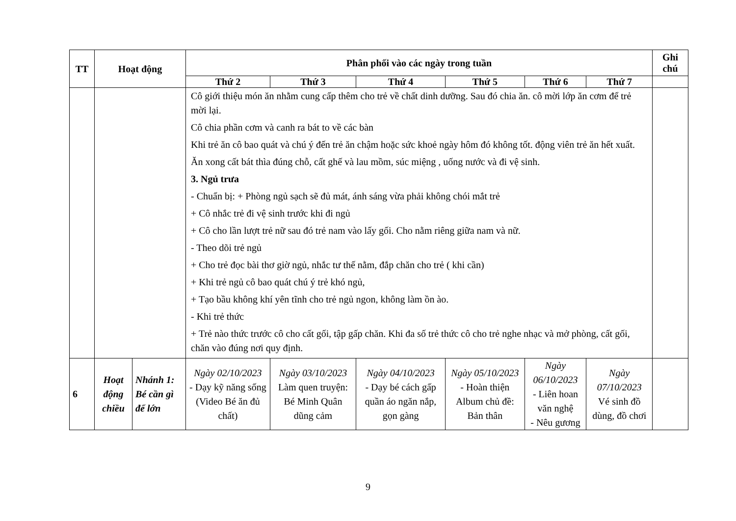| TT | Hoạt động | | Phân phối vào các ngày trong tuần | | | | | | Ghi chú |
| --- | --- | --- | --- | --- | --- | --- | --- | --- | --- |
| | | | Thứ 2 | Thứ 3 | Thứ 4 | Thứ 5 | Thứ 6 | Thứ 7 | |
| | | | Cô giới thiệu món ăn nhằm cung cấp thêm cho trẻ về chất dinh dưỡng. Sau đó chia ăn. cô mời lớp ăn cơm để trẻ mời lại. Cô chia phần cơm và canh ra bát to về các bàn Khi trẻ ăn cô bao quát và chú ý đến trẻ ăn chậm hoặc sức khoẻ ngày hôm đó không tốt. động viên trẻ ăn hết xuất. Ăn xong cất bát thìa đúng chỗ, cất ghế và lau mồm, súc miệng , uống nước và đi vệ sinh. 3. Ngủ trưa - Chuẩn bị: + Phòng ngủ sạch sẽ đủ mát, ánh sáng vừa phải không chói mắt trẻ + Cô nhắc trẻ đi vệ sinh trước khi đi ngủ + Cô cho lần lượt trẻ nữ sau đó trẻ nam vào lấy gối. Cho nằm riêng giữa nam và nữ. - Theo dõi trẻ ngủ + Cho trẻ đọc bài thơ giờ ngủ, nhắc tư thế nằm, đắp chăn cho trẻ ( khi cần) + Khi trẻ ngủ cô bao quát chú ý trẻ khó ngủ, + Tạo bầu không khí yên tĩnh cho trẻ ngủ ngon, không làm ồn ào. - Khi trẻ thức + Trẻ nào thức trước cô cho cất gối, tập gấp chăn. Khi đa số trẻ thức cô cho trẻ nghe nhạc và mở phòng, cất gối, chăn vào đúng nơi quy định. | | | | | | |
| 6 | Hoạt động chiều | Nhánh 1: Bé cần gì để lớn | Ngày 02/10/2023 - Dạy kỹ năng sống (Video Bé ăn đủ chất) | Ngày 03/10/2023 Làm quen truyện: Bé Minh Quân dũng cảm | Ngày 04/10/2023 - Dạy bé cách gấp quần áo ngăn nắp, gọn gàng | Ngày 05/10/2023 - Hoàn thiện Album chủ đề: Bản thân | Ngày 06/10/2023 - Liên hoan văn nghệ - Nêu gương | Ngày 07/10/2023 Vé sinh đồ dùng, đồ chơi | |
9